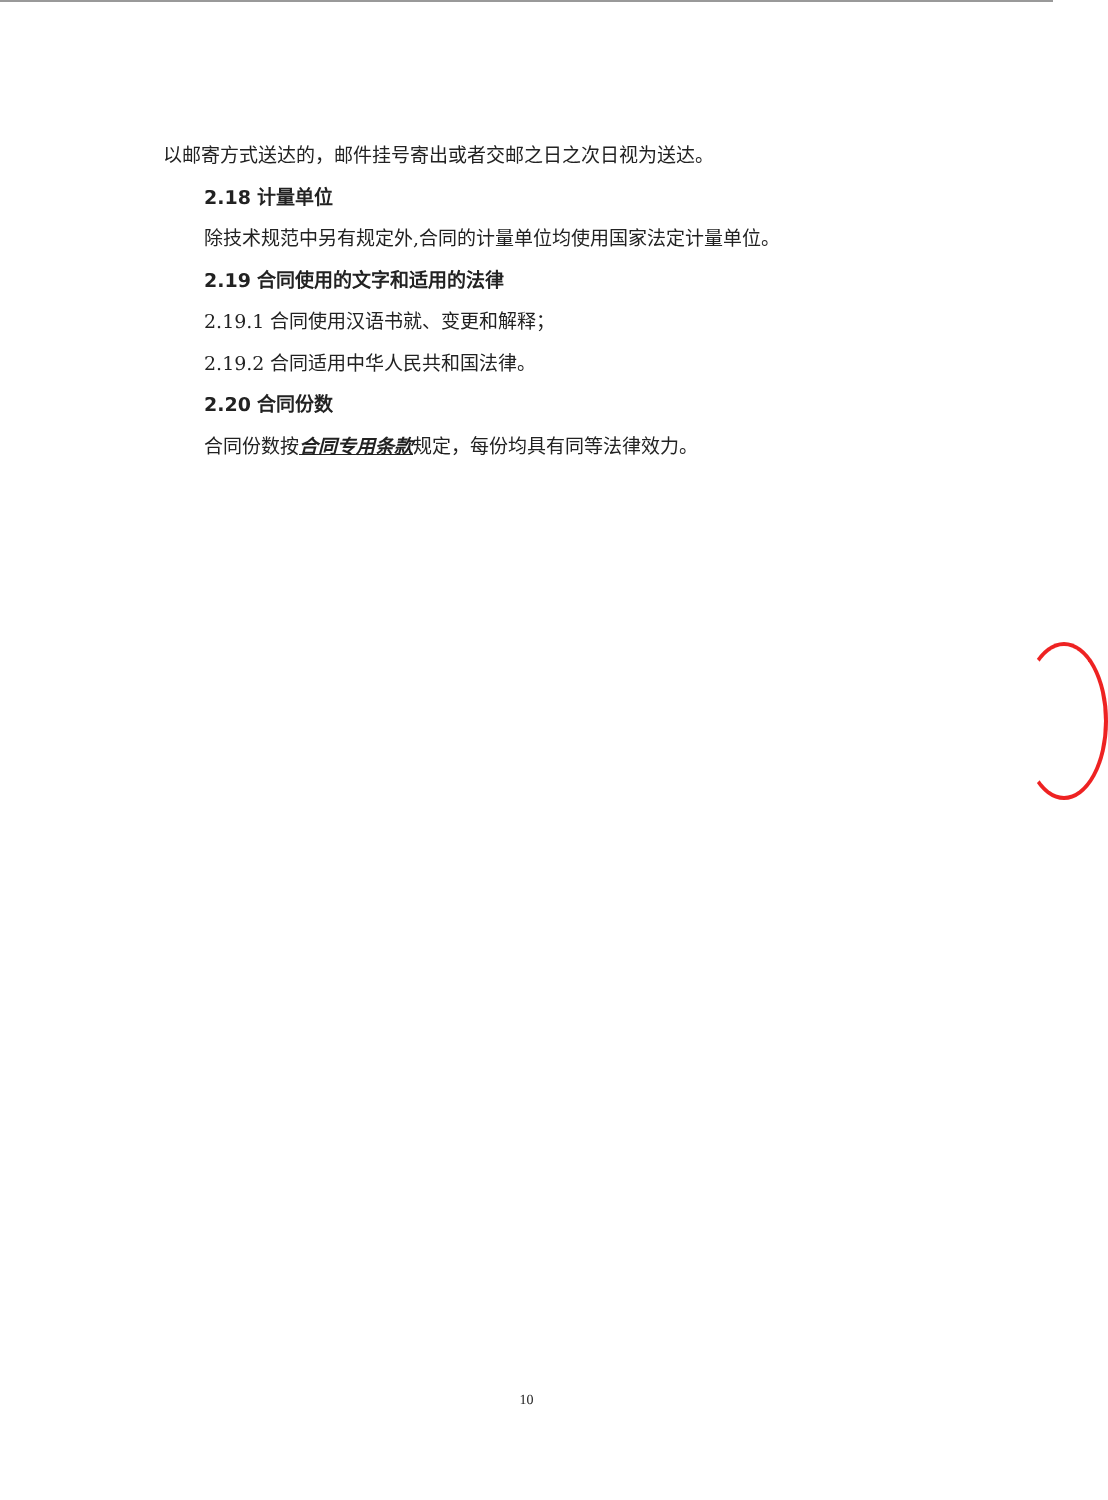以邮寄方式送达的，邮件挂号寄出或者交邮之日之次日视为送达。
2.18 计量单位
除技术规范中另有规定外,合同的计量单位均使用国家法定计量单位。
2.19 合同使用的文字和适用的法律
2.19.1 合同使用汉语书就、变更和解释；
2.19.2 合同适用中华人民共和国法律。
2.20 合同份数
合同份数按合同专用条款规定，每份均具有同等法律效力。
10